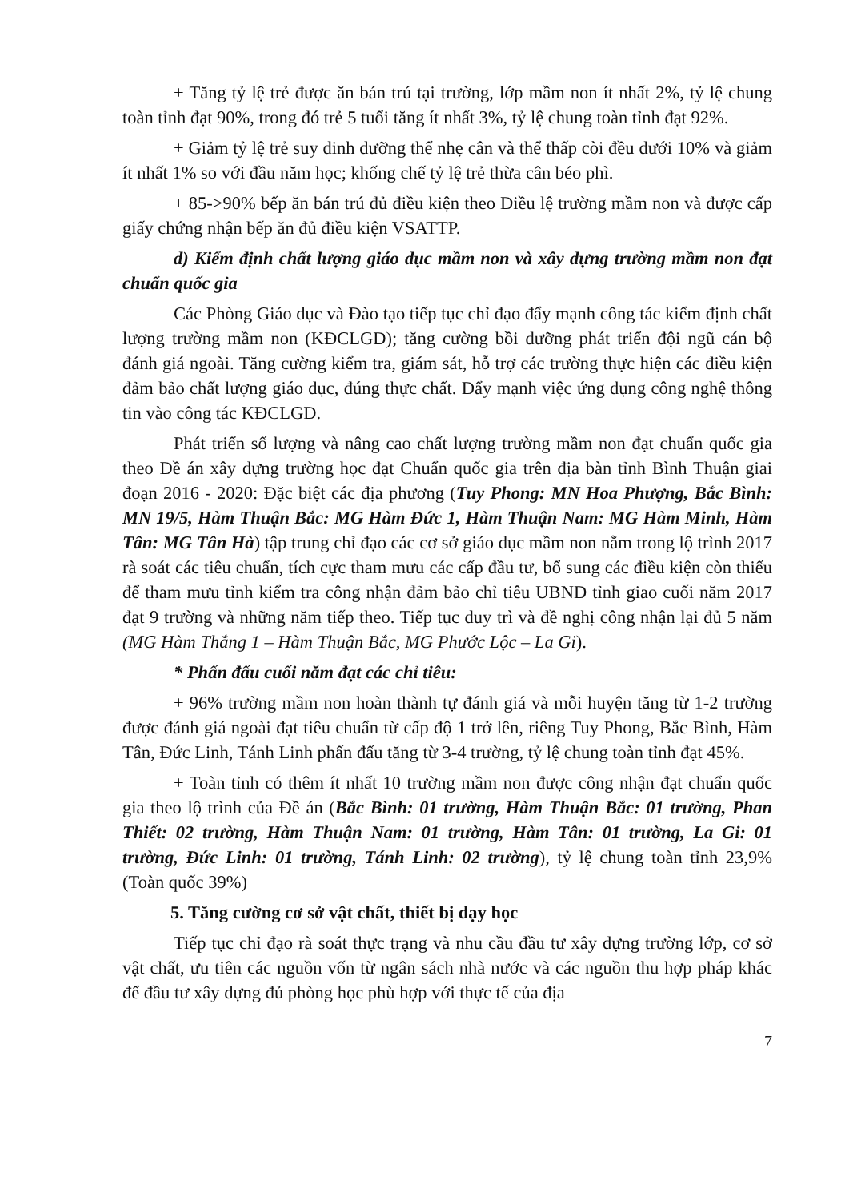+ Tăng tỷ lệ trẻ được ăn bán trú tại trường, lớp mầm non ít nhất 2%, tỷ lệ chung toàn tỉnh đạt 90%, trong đó trẻ 5 tuổi tăng ít nhất 3%, tỷ lệ chung toàn tỉnh đạt 92%.
+ Giảm tỷ lệ trẻ suy dinh dưỡng thể nhẹ cân và thể thấp còi đều dưới 10% và giảm ít nhất 1% so với đầu năm học; khống chế tỷ lệ trẻ thừa cân béo phì.
+ 85->90% bếp ăn bán trú đủ điều kiện theo Điều lệ trường mầm non và được cấp giấy chứng nhận bếp ăn đủ điều kiện VSATTP.
d) Kiểm định chất lượng giáo dục mầm non và xây dựng trường mầm non đạt chuẩn quốc gia
Các Phòng Giáo dục và Đào tạo tiếp tục chỉ đạo đẩy mạnh công tác kiểm định chất lượng trường mầm non (KĐCLGD); tăng cường bồi dưỡng phát triển đội ngũ cán bộ đánh giá ngoài. Tăng cường kiểm tra, giám sát, hỗ trợ các trường thực hiện các điều kiện đảm bảo chất lượng giáo dục, đúng thực chất. Đẩy mạnh việc ứng dụng công nghệ thông tin vào công tác KĐCLGD.
Phát triển số lượng và nâng cao chất lượng trường mầm non đạt chuẩn quốc gia theo Đề án xây dựng trường học đạt Chuẩn quốc gia trên địa bàn tỉnh Bình Thuận giai đoạn 2016 - 2020: Đặc biệt các địa phương (Tuy Phong: MN Hoa Phượng, Bắc Bình: MN 19/5, Hàm Thuận Bắc: MG Hàm Đức 1, Hàm Thuận Nam: MG Hàm Minh, Hàm Tân: MG Tân Hà) tập trung chỉ đạo các cơ sở giáo dục mầm non nằm trong lộ trình 2017 rà soát các tiêu chuẩn, tích cực tham mưu các cấp đầu tư, bổ sung các điều kiện còn thiếu để tham mưu tỉnh kiểm tra công nhận đảm bảo chỉ tiêu UBND tỉnh giao cuối năm 2017 đạt 9 trường và những năm tiếp theo. Tiếp tục duy trì và đề nghị công nhận lại đủ 5 năm (MG Hàm Thắng 1 – Hàm Thuận Bắc, MG Phước Lộc – La Gi).
* Phấn đấu cuối năm đạt các chỉ tiêu:
+ 96% trường mầm non hoàn thành tự đánh giá và mỗi huyện tăng từ 1-2 trường được đánh giá ngoài đạt tiêu chuẩn từ cấp độ 1 trở lên, riêng Tuy Phong, Bắc Bình, Hàm Tân, Đức Linh, Tánh Linh phấn đấu tăng từ 3-4 trường, tỷ lệ chung toàn tỉnh đạt 45%.
+ Toàn tỉnh có thêm ít nhất 10 trường mầm non được công nhận đạt chuẩn quốc gia theo lộ trình của Đề án (Bắc Bình: 01 trường, Hàm Thuận Bắc: 01 trường, Phan Thiết: 02 trường, Hàm Thuận Nam: 01 trường, Hàm Tân: 01 trường, La Gi: 01 trường, Đức Linh: 01 trường, Tánh Linh: 02 trường), tỷ lệ chung toàn tỉnh 23,9% (Toàn quốc 39%)
5. Tăng cường cơ sở vật chất, thiết bị dạy học
Tiếp tục chỉ đạo rà soát thực trạng và nhu cầu đầu tư xây dựng trường lớp, cơ sở vật chất, ưu tiên các nguồn vốn từ ngân sách nhà nước và các nguồn thu hợp pháp khác để đầu tư xây dựng đủ phòng học phù hợp với thực tế của địa
7